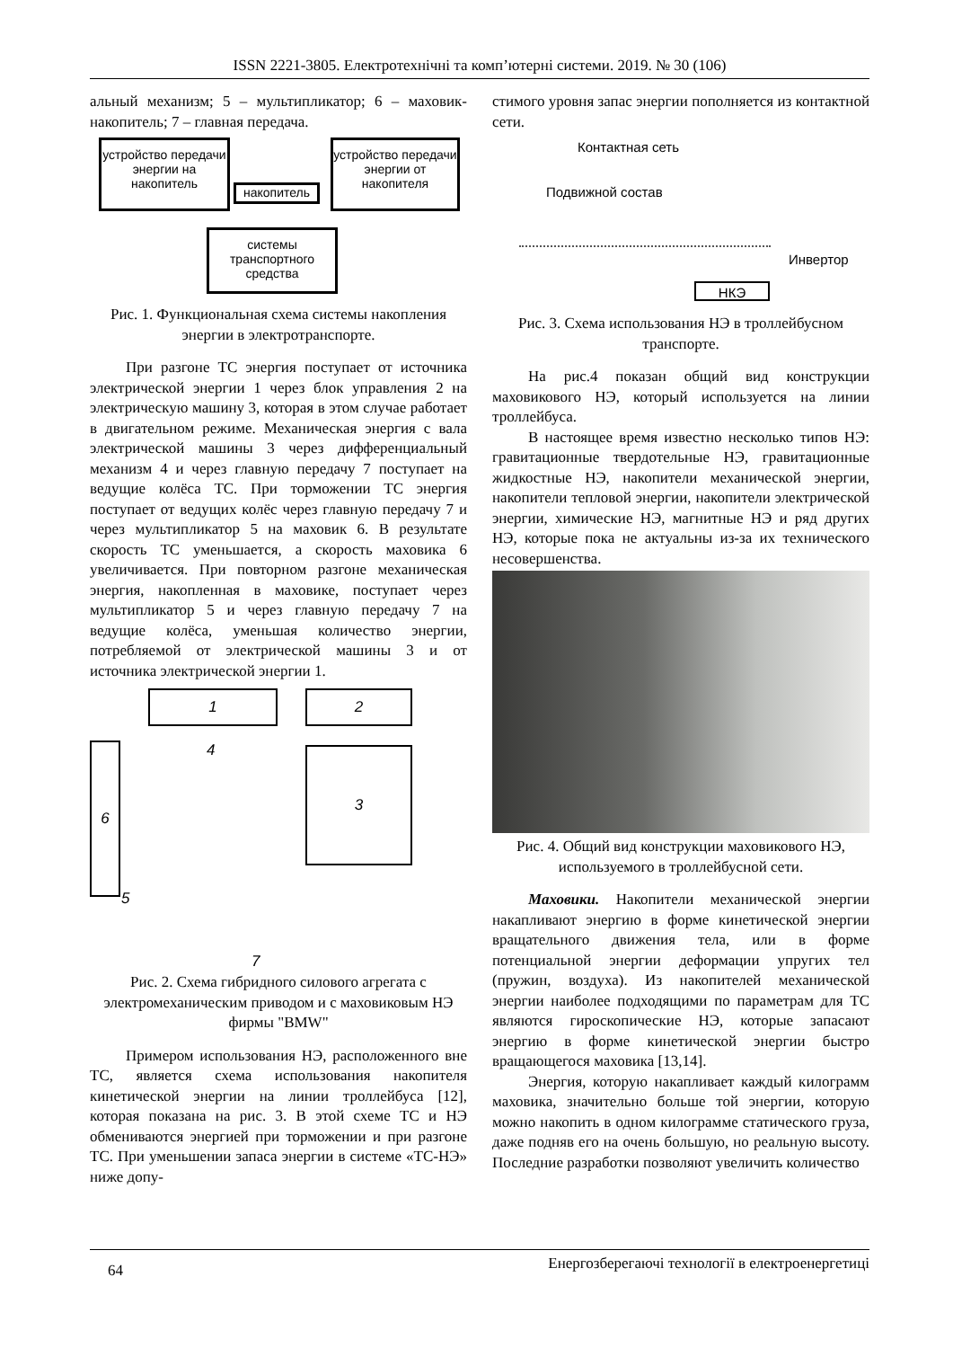ISSN 2221-3805. Електротехнічні та комп’ютерні системи. 2019. № 30 (106)
альный механизм; 5 – мультипликатор; 6 – маховик-накопитель; 7 – главная передача.
устройство передачи энергии на накопитель
накопитель
устройство передачи энергии от накопителя
системы транспортного средства
Рис. 1. Функциональная схема системы накопления энергии в электротранспорте.
При разгоне ТС энергия поступает от источника электрической энергии 1 через блок управления 2 на электрическую машину 3, которая в этом случае работает в двигательном режиме. Механическая энергия с вала электрической машины 3 через дифференциальный механизм 4 и через главную передачу 7 поступает на ведущие колёса ТС. При торможении ТС энергия поступает от ведущих колёс через главную передачу 7 и через мультипликатор 5 на маховик 6. В результате скорость ТС уменьшается, а скорость маховика 6 увеличивается. При повторном разгоне механическая энергия, накопленная в маховике, поступает через мультипликатор 5 и через главную передачу 7 на ведущие колёса, уменьшая количество энергии, потребляемой от электрической машины 3 и от источника электрической энергии 1.
1 2
6 3
4
5
7
Рис. 2. Схема гибридного силового агрегата с электромеханическим приводом и с маховиковым НЭ фирмы "BMW"
Примером использования НЭ, расположенного вне ТС, является схема использования накопителя кинетической энергии на линии троллейбуса [12], которая показана на рис. 3. В этой схеме ТС и НЭ обмениваются энергией при торможении и при разгоне ТС. При уменьшении запаса энергии в системе «ТС-НЭ» ниже допу-
стимого уровня запас энергии пополняется из контактной сети.
Контактная сеть
Подвижной состав
Инвертор
НКЭ
Рис. 3. Схема использования НЭ в троллейбусном транспорте.
На рис.4 показан общий вид конструкции маховикового НЭ, который используется на линии троллейбуса.
В настоящее время известно несколько типов НЭ: гравитационные твердотельные НЭ, гравитационные жидкостные НЭ, накопители механической энергии, накопители тепловой энергии, накопители электрической энергии, химические НЭ, магнитные НЭ и ряд других НЭ, которые пока не актуальны из-за их технического несовершенства.
Рис. 4. Общий вид конструкции маховикового НЭ, используемого в троллейбусной сети.
Маховики. Накопители механической энергии накапливают энергию в форме кинетической энергии вращательного движения тела, или в форме потенциальной энергии деформации упругих тел (пружин, воздуха). Из накопителей механической энергии наиболее подходящими по параметрам для ТС являются гироскопические НЭ, которые запасают энергию в форме кинетической энергии быстро вращающегося маховика [13,14].
Энергия, которую накапливает каждый килограмм маховика, значительно больше той энергии, которую можно накопить в одном килограмме статического груза, даже подняв его на очень большую, но реальную высоту. Последние разработки позволяют увеличить количество
64 Енергозберегаючі технології в електроенергетиці